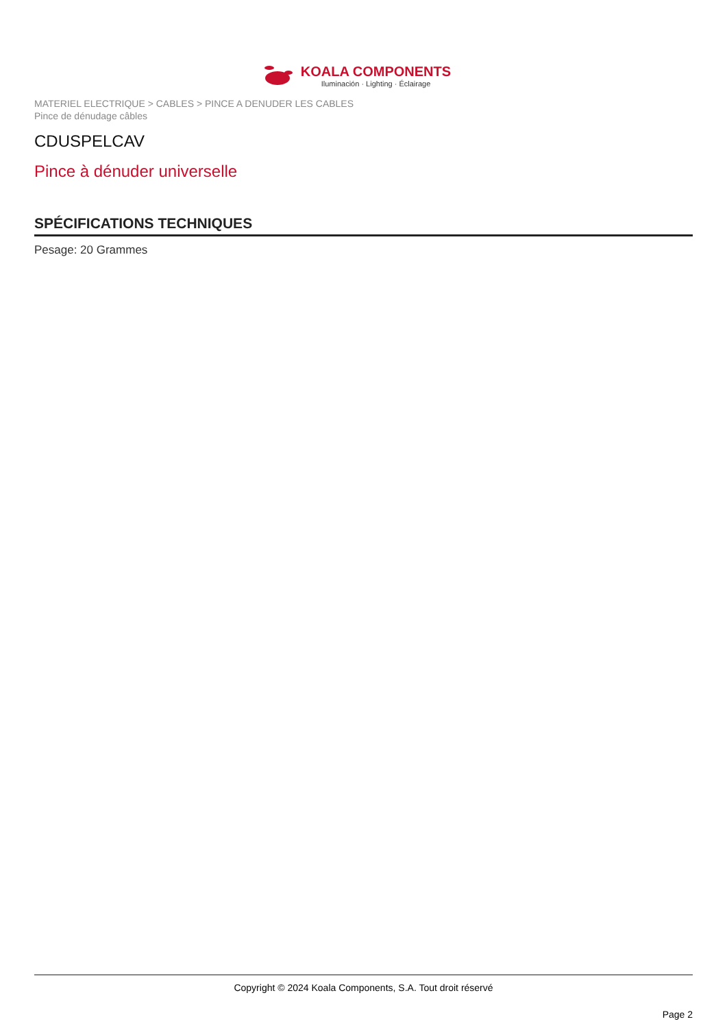KOALA COMPONENTS
Iluminación · Lighting · Éclairage
MATERIEL ELECTRIQUE > CABLES > PINCE A DENUDER LES CABLES
Pince de dénudage câbles
CDUSPELCAV
Pince à dénuder universelle
SPÉCIFICATIONS TECHNIQUES
Pesage: 20 Grammes
Copyright © 2024 Koala Components, S.A. Tout droit réservé
Page 2